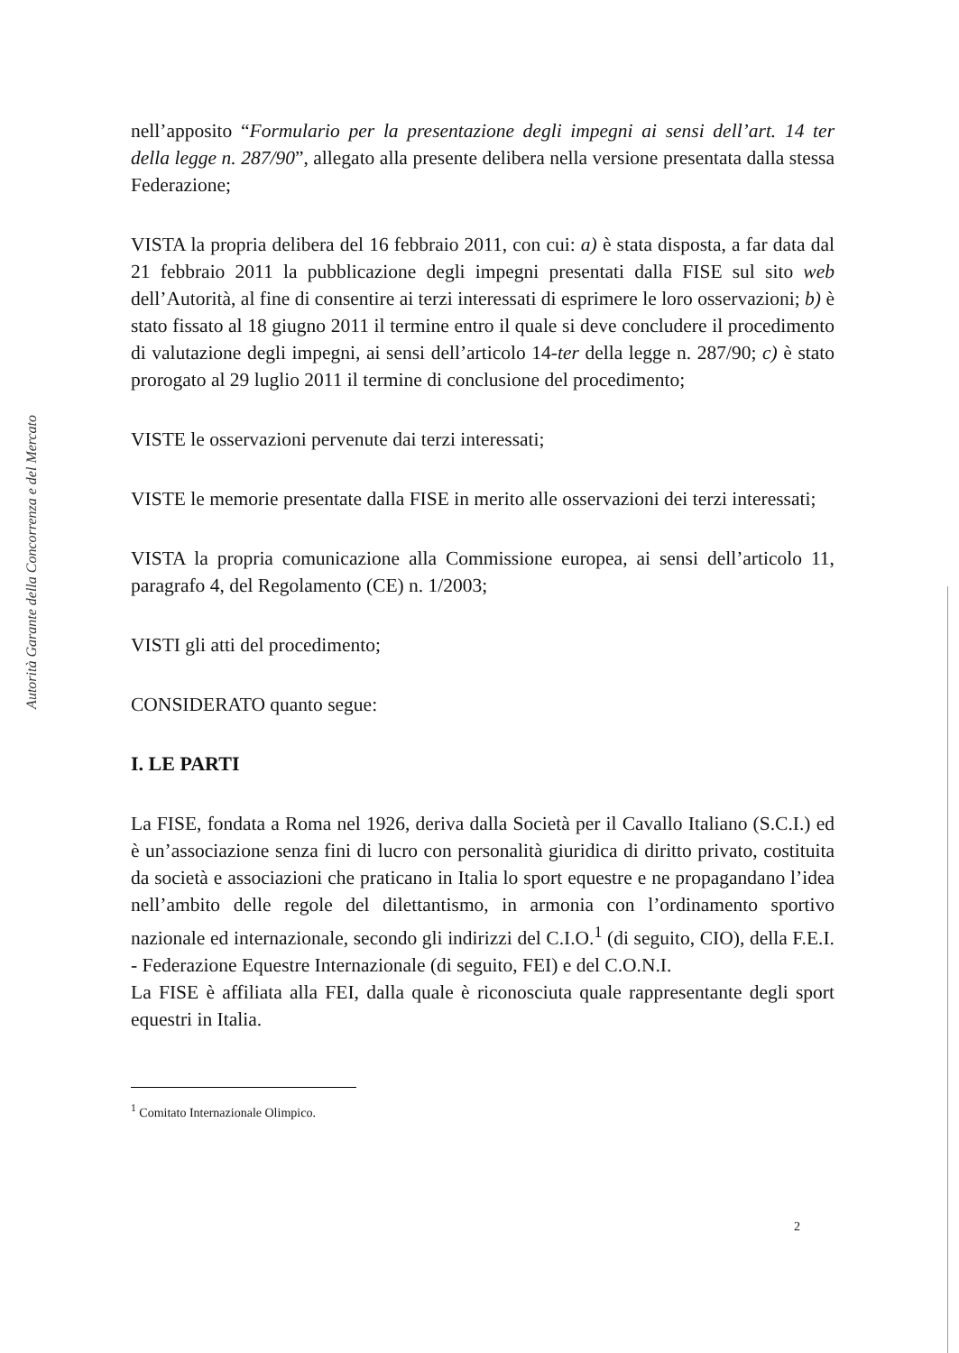Autorità Garante della Concorrenza e del Mercato
nell’apposito “Formulario per la presentazione degli impegni ai sensi dell’art. 14 ter della legge n. 287/90”, allegato alla presente delibera nella versione presentata dalla stessa Federazione;
VISTA la propria delibera del 16 febbraio 2011, con cui: a) è stata disposta, a far data dal 21 febbraio 2011 la pubblicazione degli impegni presentati dalla FISE sul sito web dell’Autorità, al fine di consentire ai terzi interessati di esprimere le loro osservazioni; b) è stato fissato al 18 giugno 2011 il termine entro il quale si deve concludere il procedimento di valutazione degli impegni, ai sensi dell’articolo 14-ter della legge n. 287/90; c) è stato prorogato al 29 luglio 2011 il termine di conclusione del procedimento;
VISTE le osservazioni pervenute dai terzi interessati;
VISTE le memorie presentate dalla FISE in merito alle osservazioni dei terzi interessati;
VISTA la propria comunicazione alla Commissione europea, ai sensi dell’articolo 11, paragrafo 4, del Regolamento (CE) n. 1/2003;
VISTI gli atti del procedimento;
CONSIDERATO quanto segue:
I. LE PARTI
La FISE, fondata a Roma nel 1926, deriva dalla Società per il Cavallo Italiano (S.C.I.) ed è un’associazione senza fini di lucro con personalità giuridica di diritto privato, costituita da società e associazioni che praticano in Italia lo sport equestre e ne propagandano l’idea nell’ambito delle regole del dilettantismo, in armonia con l’ordinamento sportivo nazionale ed internazionale, secondo gli indirizzi del C.I.O.<sup>1</sup> (di seguito, CIO), della F.E.I. - Federazione Equestre Internazionale (di seguito, FEI) e del C.O.N.I.
La FISE è affiliata alla FEI, dalla quale è riconosciuta quale rappresentante degli sport equestri in Italia.
<sup>1</sup> Comitato Internazionale Olimpico.
2